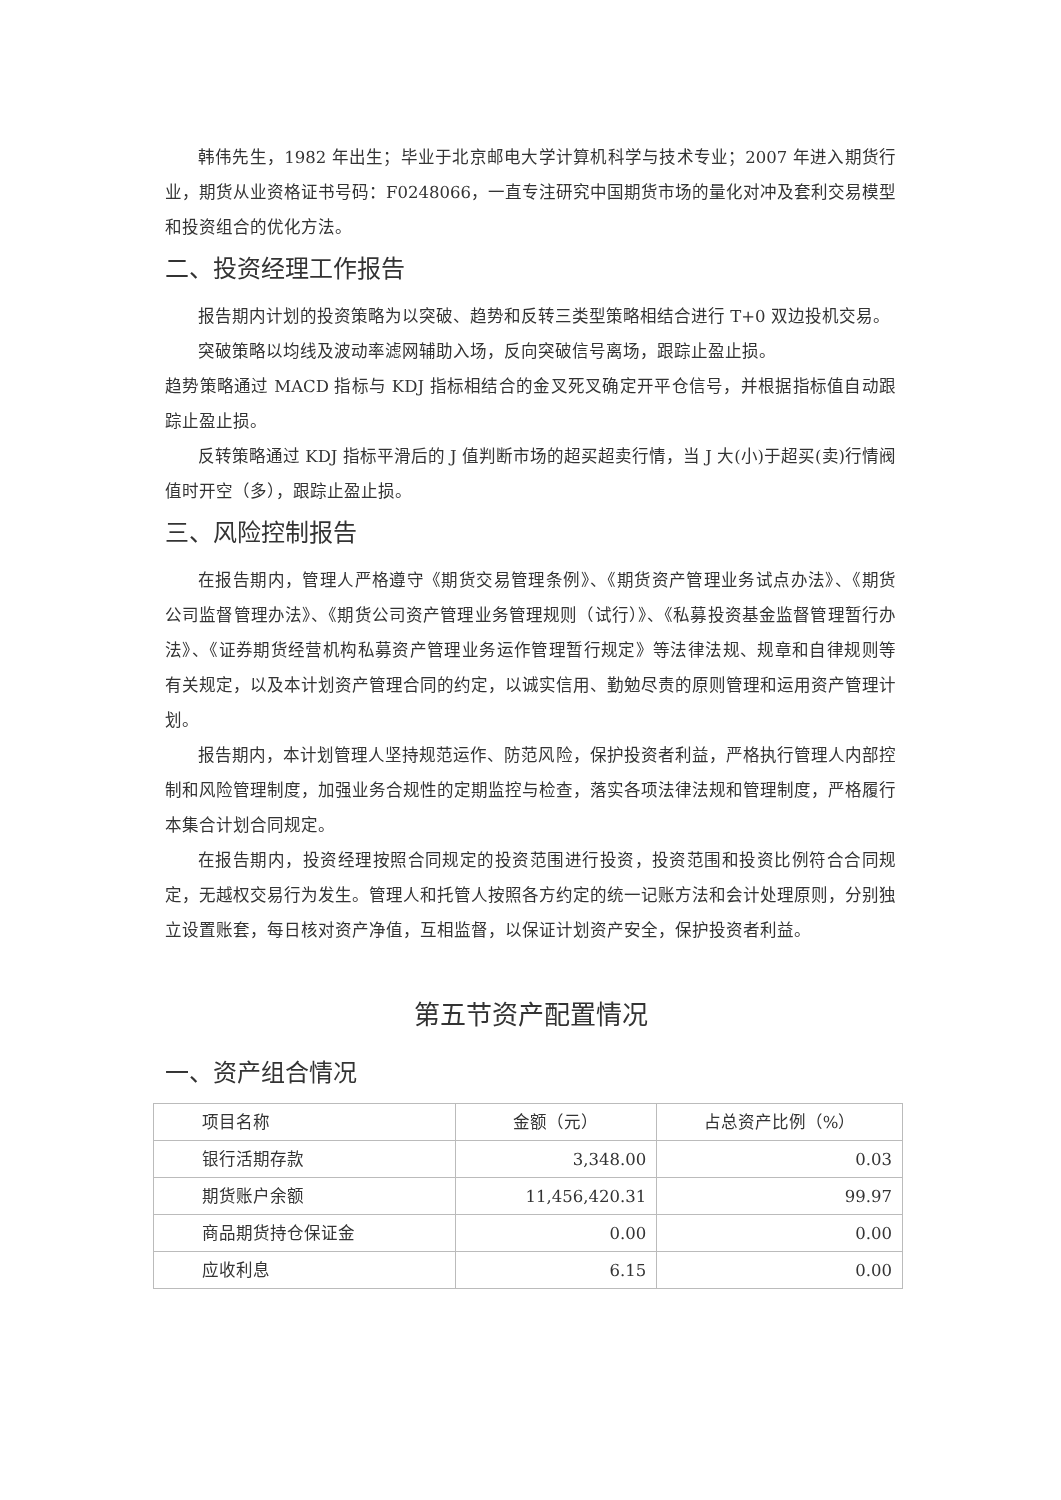韩伟先生，1982 年出生；毕业于北京邮电大学计算机科学与技术专业；2007 年进入期货行业，期货从业资格证书号码：F0248066，一直专注研究中国期货市场的量化对冲及套利交易模型和投资组合的优化方法。
二、投资经理工作报告
报告期内计划的投资策略为以突破、趋势和反转三类型策略相结合进行 T+0 双边投机交易。
突破策略以均线及波动率滤网辅助入场，反向突破信号离场，跟踪止盈止损。
趋势策略通过 MACD 指标与 KDJ 指标相结合的金叉死叉确定开平仓信号，并根据指标值自动跟踪止盈止损。
反转策略通过 KDJ 指标平滑后的 J 值判断市场的超买超卖行情，当 J 大(小)于超买(卖)行情阀值时开空（多），跟踪止盈止损。
三、风险控制报告
在报告期内，管理人严格遵守《期货交易管理条例》、《期货资产管理业务试点办法》、《期货公司监督管理办法》、《期货公司资产管理业务管理规则（试行）》、《私募投资基金监督管理暂行办法》、《证券期货经营机构私募资产管理业务运作管理暂行规定》等法律法规、规章和自律规则等有关规定，以及本计划资产管理合同的约定，以诚实信用、勤勉尽责的原则管理和运用资产管理计划。
报告期内，本计划管理人坚持规范运作、防范风险，保护投资者利益，严格执行管理人内部控制和风险管理制度，加强业务合规性的定期监控与检查，落实各项法律法规和管理制度，严格履行本集合计划合同规定。
在报告期内，投资经理按照合同规定的投资范围进行投资，投资范围和投资比例符合合同规定，无越权交易行为发生。管理人和托管人按照各方约定的统一记账方法和会计处理原则，分别独立设置账套，每日核对资产净值，互相监督，以保证计划资产安全，保护投资者利益。
第五节资产配置情况
一、资产组合情况
| 项目名称 | 金额（元） | 占总资产比例（%） |
| --- | --- | --- |
| 银行活期存款 | 3,348.00 | 0.03 |
| 期货账户余额 | 11,456,420.31 | 99.97 |
| 商品期货持仓保证金 | 0.00 | 0.00 |
| 应收利息 | 6.15 | 0.00 |